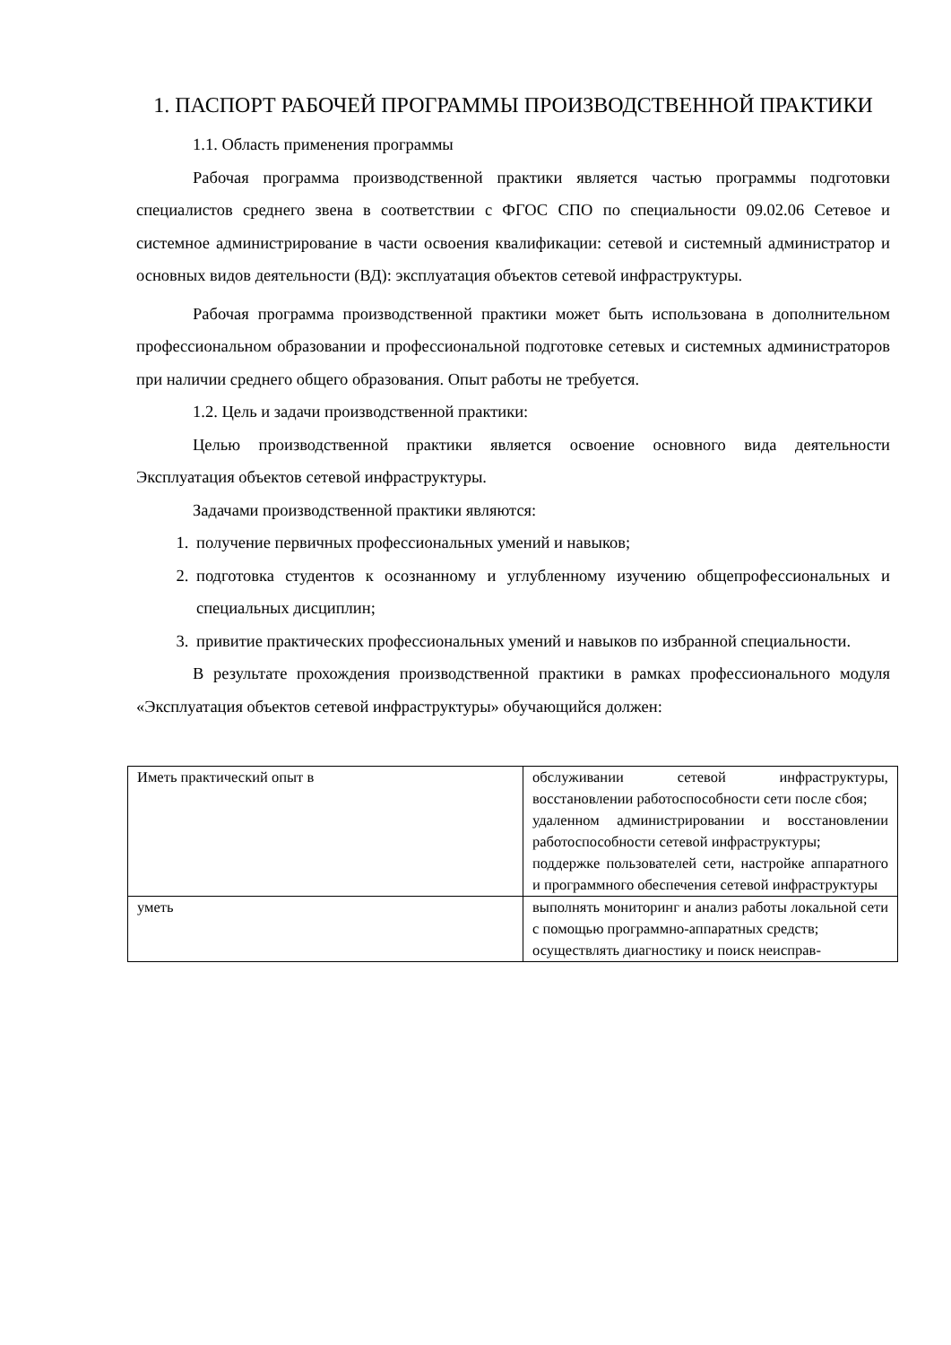1. ПАСПОРТ РАБОЧЕЙ ПРОГРАММЫ ПРОИЗВОДСТВЕННОЙ ПРАКТИКИ
1.1. Область применения программы
Рабочая программа производственной практики является частью программы подготовки специалистов среднего звена в соответствии с ФГОС СПО по специальности 09.02.06 Сетевое и системное администрирование в части освоения квалификации: сетевой и системный администратор и основных видов деятельности (ВД): эксплуатация объектов сетевой инфраструктуры.
Рабочая программа производственной практики может быть использована в дополнительном профессиональном образовании и профессиональной подготовке сетевых и системных администраторов при наличии среднего общего образования. Опыт работы не требуется.
1.2. Цель и задачи производственной практики:
Целью производственной практики является освоение основного вида деятельности Эксплуатация объектов сетевой инфраструктуры.
Задачами производственной практики являются:
1. получение первичных профессиональных умений и навыков;
2. подготовка студентов к осознанному и углубленному изучению общепрофессиональных и специальных дисциплин;
3. привитие практических профессиональных умений и навыков по избранной специальности.
В результате прохождения производственной практики в рамках профессионального модуля «Эксплуатация объектов сетевой инфраструктуры» обучающийся должен:
| Иметь практический опыт в | обслуживании сетевой инфраструктуры, восстановлении работоспособности сети после сбоя; удаленном администрировании и восстановлении работоспособности сетевой инфраструктуры; поддержке пользователей сети, настройке аппаратного и программного обеспечения сетевой инфраструктуры |
| уметь | выполнять мониторинг и анализ работы локальной сети с помощью программно-аппаратных средств; осуществлять диагностику и поиск неисправ- |